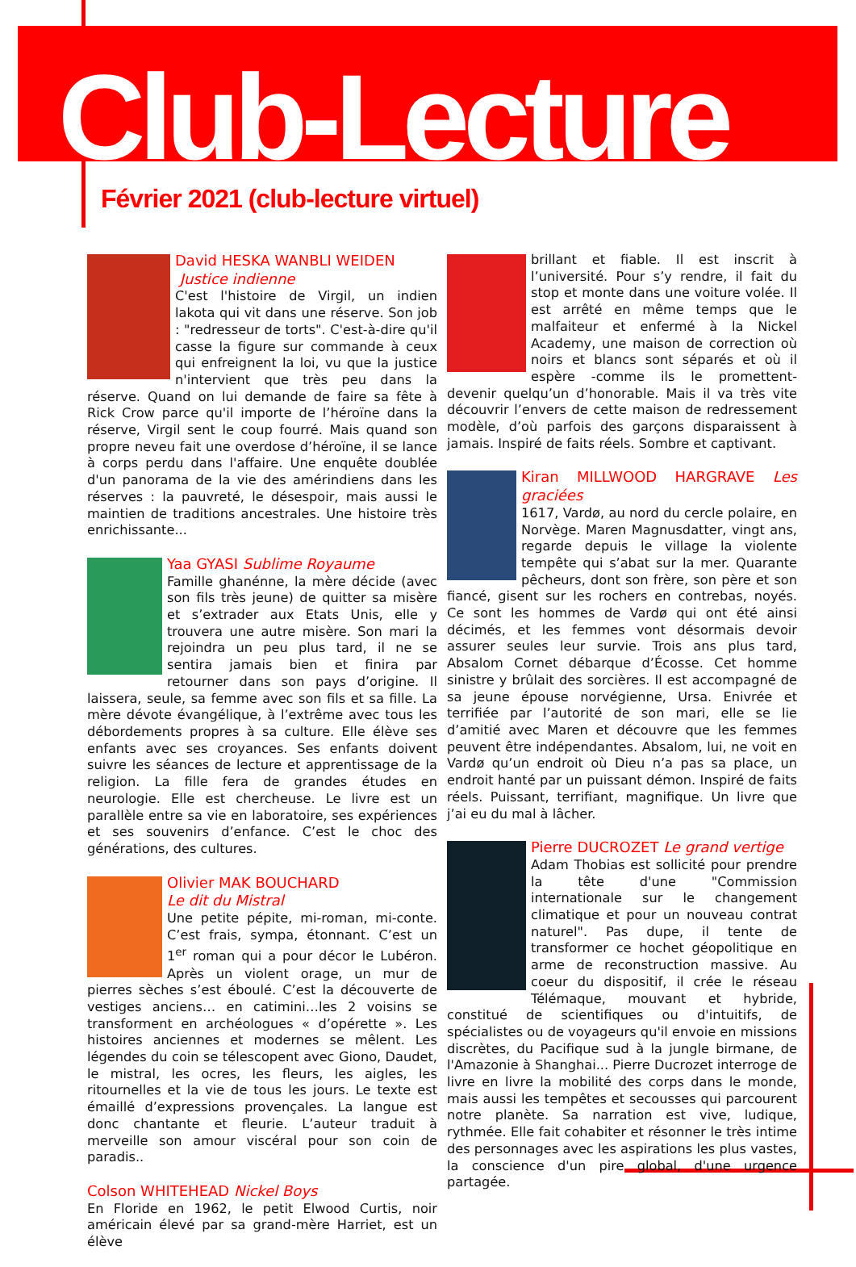Club-Lecture
Février 2021 (club-lecture virtuel)
David HESKA WANBLI WEIDEN
Justice indienne
C'est l'histoire de Virgil, un indien lakota qui vit dans une réserve. Son job : "redresseur de torts". C'est-à-dire qu'il casse la figure sur commande à ceux qui enfreignent la loi, vu que la justice n'intervient que très peu dans la réserve. Quand on lui demande de faire sa fête à Rick Crow parce qu'il importe de l’héroïne dans la réserve, Virgil sent le coup fourré. Mais quand son propre neveu fait une overdose d’héroïne, il se lance à corps perdu dans l'affaire. Une enquête doublée d'un panorama de la vie des amérindiens dans les réserves : la pauvreté, le désespoir, mais aussi le maintien de traditions ancestrales. Une histoire très enrichissante...
Yaa GYASI Sublime Royaume
Famille ghanénne, la mère décide (avec son fils très jeune) de quitter sa misère et s’extrader aux Etats Unis, elle y trouvera une autre misère. Son mari la rejoindra un peu plus tard, il ne se sentira jamais bien et finira par retourner dans son pays d’origine. Il laissera, seule, sa femme avec son fils et sa fille. La mère dévote évangélique, à l’extrême avec tous les débordements propres à sa culture. Elle élève ses enfants avec ses croyances. Ses enfants doivent suivre les séances de lecture et apprentissage de la religion. La fille fera de grandes études en neurologie. Elle est chercheuse. Le livre est un parallèle entre sa vie en laboratoire, ses expériences et ses souvenirs d’enfance. C’est le choc des générations, des cultures.
Olivier MAK BOUCHARD
Le dit du Mistral
Une petite pépite, mi-roman, mi-conte. C’est frais, sympa, étonnant. C’est un 1<sup>er</sup> roman qui a pour décor le Lubéron. Après un violent orage, un mur de pierres sèches s’est éboulé. C’est la découverte de vestiges anciens… en catimini…les 2 voisins se transforment en archéologues « d’opérette ». Les histoires anciennes et modernes se mêlent. Les légendes du coin se télescopent avec Giono, Daudet, le mistral, les ocres, les fleurs, les aigles, les ritournelles et la vie de tous les jours. Le texte est émaillé d’expressions provençales. La langue est donc chantante et fleurie. L’auteur traduit à merveille son amour viscéral pour son coin de paradis..
Colson WHITEHEAD Nickel Boys
En Floride en 1962, le petit Elwood Curtis, noir américain élevé par sa grand-mère Harriet, est un élève
brillant et fiable. Il est inscrit à l’université. Pour s’y rendre, il fait du stop et monte dans une voiture volée. Il est arrêté en même temps que le malfaiteur et enfermé à la Nickel Academy, une maison de correction où noirs et blancs sont séparés et où il espère -comme ils le promettent- devenir quelqu’un d’honorable. Mais il va très vite découvrir l’envers de cette maison de redressement modèle, d’où parfois des garçons disparaissent à jamais. Inspiré de faits réels. Sombre et captivant.
Kiran MILLWOOD HARGRAVE Les graciées
1617, Vardø, au nord du cercle polaire, en Norvège. Maren Magnusdatter, vingt ans, regarde depuis le village la violente tempête qui s’abat sur la mer. Quarante pêcheurs, dont son frère, son père et son fiancé, gisent sur les rochers en contrebas, noyés. Ce sont les hommes de Vardø qui ont été ainsi décimés, et les femmes vont désormais devoir assurer seules leur survie. Trois ans plus tard, Absalom Cornet débarque d’Écosse. Cet homme sinistre y brûlait des sorcières. Il est accompagné de sa jeune épouse norvégienne, Ursa. Enivrée et terrifiée par l’autorité de son mari, elle se lie d’amitié avec Maren et découvre que les femmes peuvent être indépendantes. Absalom, lui, ne voit en Vardø qu’un endroit où Dieu n’a pas sa place, un endroit hanté par un puissant démon. Inspiré de faits réels. Puissant, terrifiant, magnifique. Un livre que j’ai eu du mal à lâcher.
Pierre DUCROZET Le grand vertige
Adam Thobias est sollicité pour prendre la tête d'une "Commission internationale sur le changement climatique et pour un nouveau contrat naturel". Pas dupe, il tente de transformer ce hochet géopolitique en arme de reconstruction massive. Au coeur du dispositif, il crée le réseau Télémaque, mouvant et hybride, constitué de scientifiques ou d'intuitifs, de spécialistes ou de voyageurs qu'il envoie en missions discrètes, du Pacifique sud à la jungle birmane, de l'Amazonie à Shanghai... Pierre Ducrozet interroge de livre en livre la mobilité des corps dans le monde, mais aussi les tempêtes et secousses qui parcourent notre planète. Sa narration est vive, ludique, rythmée. Elle fait cohabiter et résonner le très intime des personnages avec les aspirations les plus vastes, la conscience d'un pire global, d'une urgence partagée.